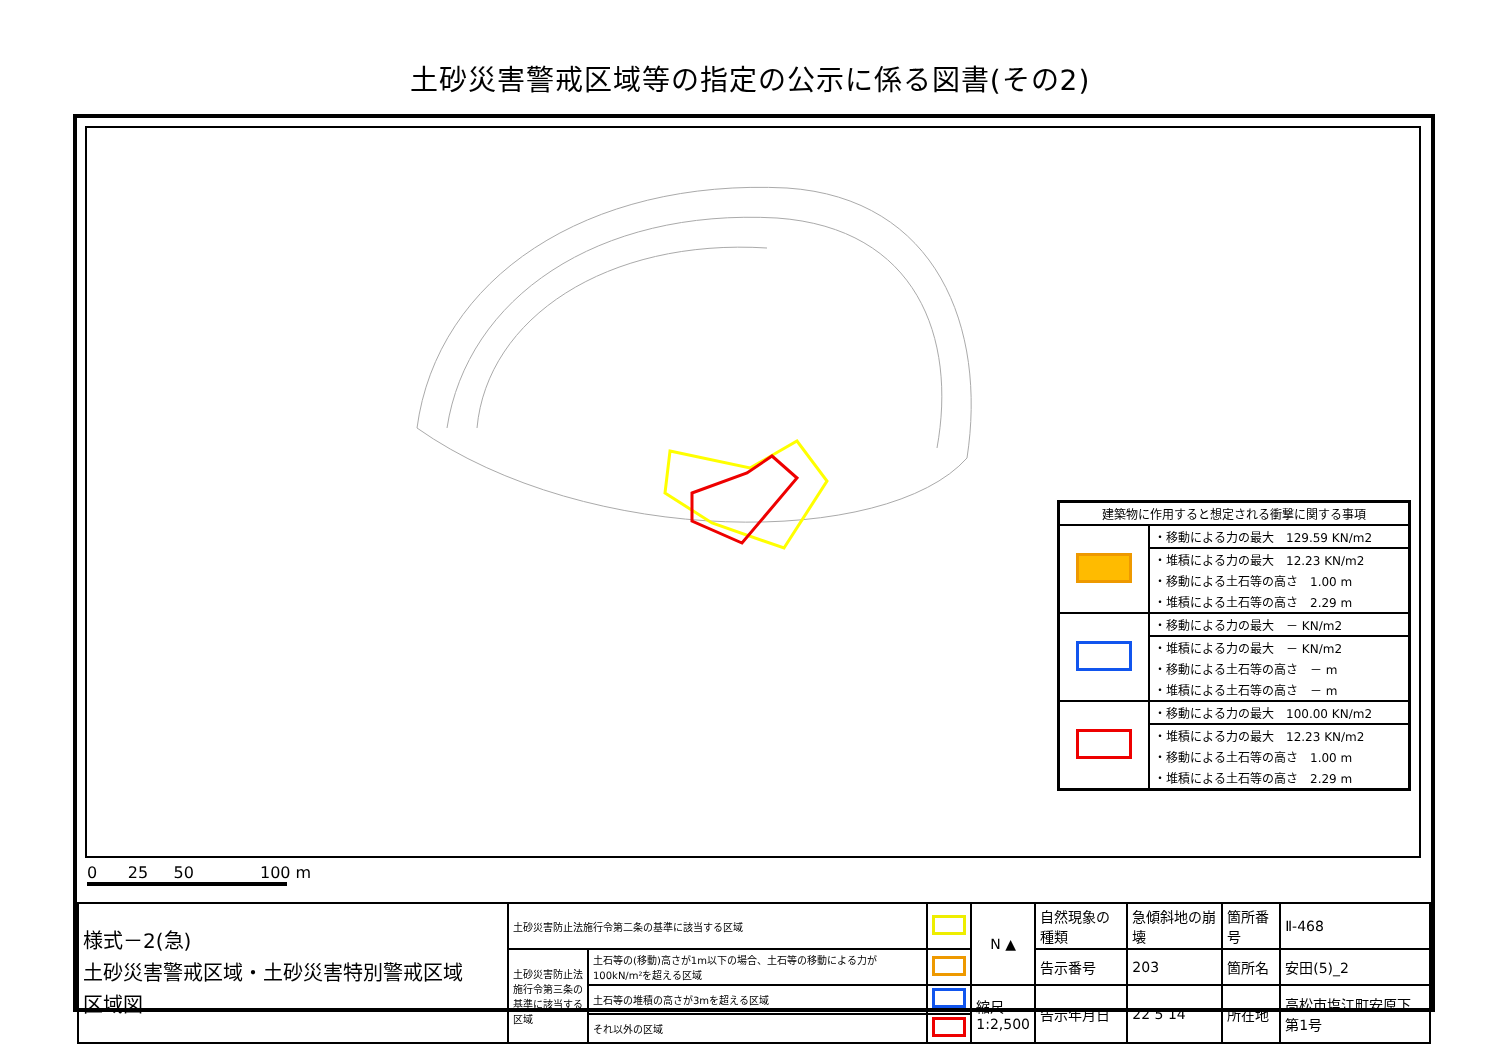土砂災害警戒区域等の指定の公示に係る図書(その2)
| 建築物に作用すると想定される衝撃に関する事項 | |
| | ・移動による力の最大 129.59 KN/m2 |
| | ・堆積による力の最大 12.23 KN/m2 |
| | ・移動による土石等の高さ 1.00 m |
| | ・堆積による土石等の高さ 2.29 m |
| | ・移動による力の最大 － KN/m2 |
| | ・堆積による力の最大 － KN/m2 |
| | ・移動による土石等の高さ － m |
| | ・堆積による土石等の高さ － m |
| | ・移動による力の最大 100.00 KN/m2 |
| | ・堆積による力の最大 12.23 KN/m2 |
| | ・移動による土石等の高さ 1.00 m |
| | ・堆積による土石等の高さ 2.29 m |
0 25 50 100 m
| 様式－2(急) 土砂災害警戒区域・土砂災害特別警戒区域 区域図 | 土砂災害防止法施行令第二条の基準に該当する区域 | | | N ▲ | 自然現象の種類 | 急傾斜地の崩壊 | 箇所番号 | Ⅱ-468 |
| | 土砂災害防止法施行令第三条の基準に該当する区域 | 土石等の(移動)高さが1m以下の場合、土石等の移動による力が100kN/m²を超える区域 | | | 告示番号 | 203 | 箇所名 | 安田(5)_2 |
| | | 土石等の堆積の高さが3mを超える区域 | | 縮尺 1:2,500 | 告示年月日 | 22 5 14 | 所在地 | 高松市塩江町安原下第1号 |
| | | それ以外の区域 | | | | | | |